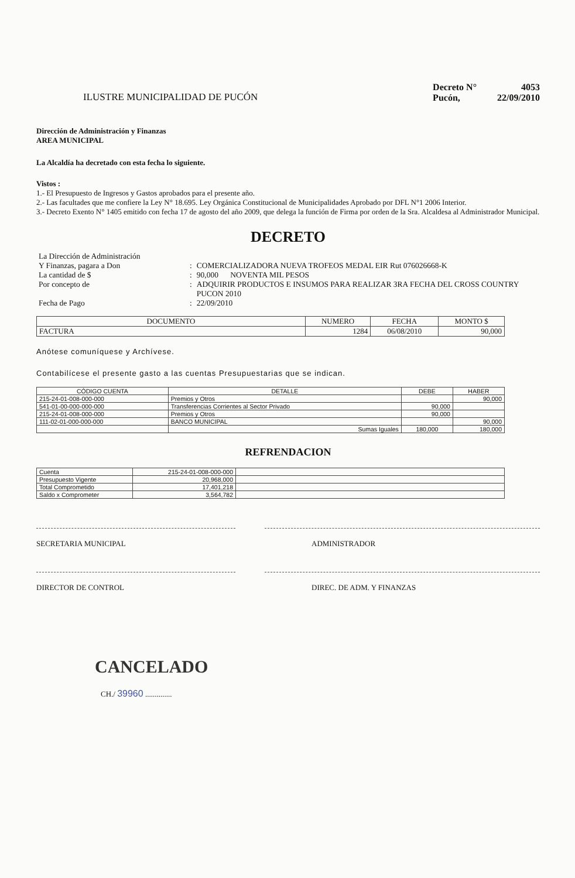ILUSTRE MUNICIPALIDAD DE PUCÓN
| Decreto N° | 4053 |
| Pucón, | 22/09/2010 |
Dirección de Administración y Finanzas
AREA MUNICIPAL
La Alcaldía ha decretado con esta fecha lo siguiente.
Vistos :
1.- El Presupuesto de Ingresos y Gastos aprobados para el presente año.
2.- Las facultades que me confiere la Ley N° 18.695. Ley Orgánica Constitucional de Municipalidades Aprobado por DFL N°1 2006 Interior.
3.- Decreto Exento N° 1405 emitido con fecha 17 de agosto del año 2009, que delega la función de Firma por orden de la Sra. Alcaldesa al Administrador Municipal.
DECRETO
| La Dirección de Administración Y Finanzas, pagara a Don | : | COMERCIALIZADORA NUEVA TROFEOS MEDAL EIR Rut 076026668-K |
| La cantidad de $ | : | 90,000 NOVENTA MIL PESOS |
| Por concepto de | : | ADQUIRIR PRODUCTOS E INSUMOS PARA REALIZAR 3RA FECHA DEL CROSS COUNTRY PUCON 2010 |
| Fecha de Pago | : | 22/09/2010 |
| DOCUMENTO | NUMERO | FECHA | MONTO $ |
| --- | --- | --- | --- |
| FACTURA | 1284 | 06/08/2010 | 90,000 |
Anótese comuníquese y Archívese.
Contabilícese el presente gasto a las cuentas Presupuestarias que se indican.
| CÓDIGO CUENTA | DETALLE | DEBE | HABER |
| --- | --- | --- | --- |
| 215-24-01-008-000-000 | Premios y Otros | | 90,000 |
| 541-01-00-000-000-000 | Transferencias Corrientes al Sector Privado | 90,000 | |
| 215-24-01-008-000-000 | Premios y Otros | 90,000 | |
| 111-02-01-000-000-000 | BANCO MUNICIPAL | | 90,000 |
| | Sumas Iguales | 180,000 | 180,000 |
REFRENDACION
| Cuenta | 215-24-01-008-000-000 | |
| Presupuesto Vigente | 20,968,000 | |
| Total Comprometido | 17,401,218 | |
| Saldo x Comprometer | 3,564,782 | |
SECRETARIA MUNICIPAL ADMINISTRADOR
DIRECTOR DE CONTROL DIREC. DE ADM. Y FINANZAS
CANCELADO
CH./ 39960 ..............